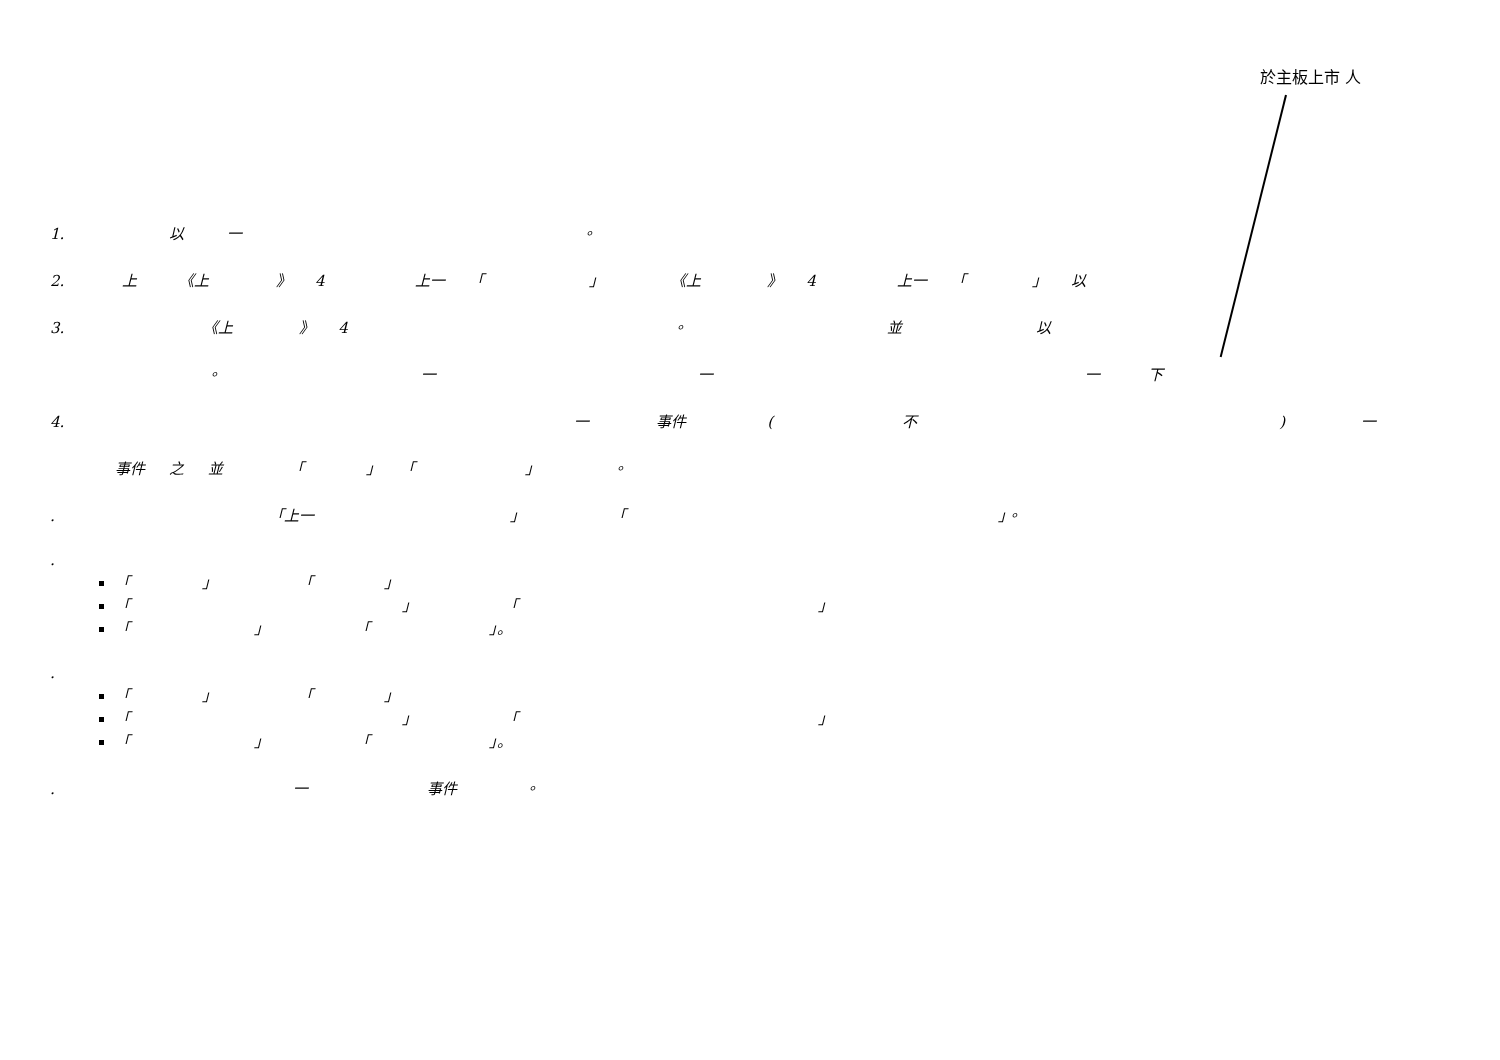於主板上市 人
1. 以 一 。
2. 上 《上 》 4 上一 「 」 《上 》 4 上一 「 」 以
3. 《上 》 4 。 並 以
。 一 一 一 下
4. 一 事件 ( 不 ) 一
事件 之 並 「 」 「 」 。
. 「上一 」 「 」。
.
「 」 「 」
「 」 「 」
「 」 「 」。
.
「 」 「 」
「 」 「 」
「 」 「 」。
. 一 事件 。